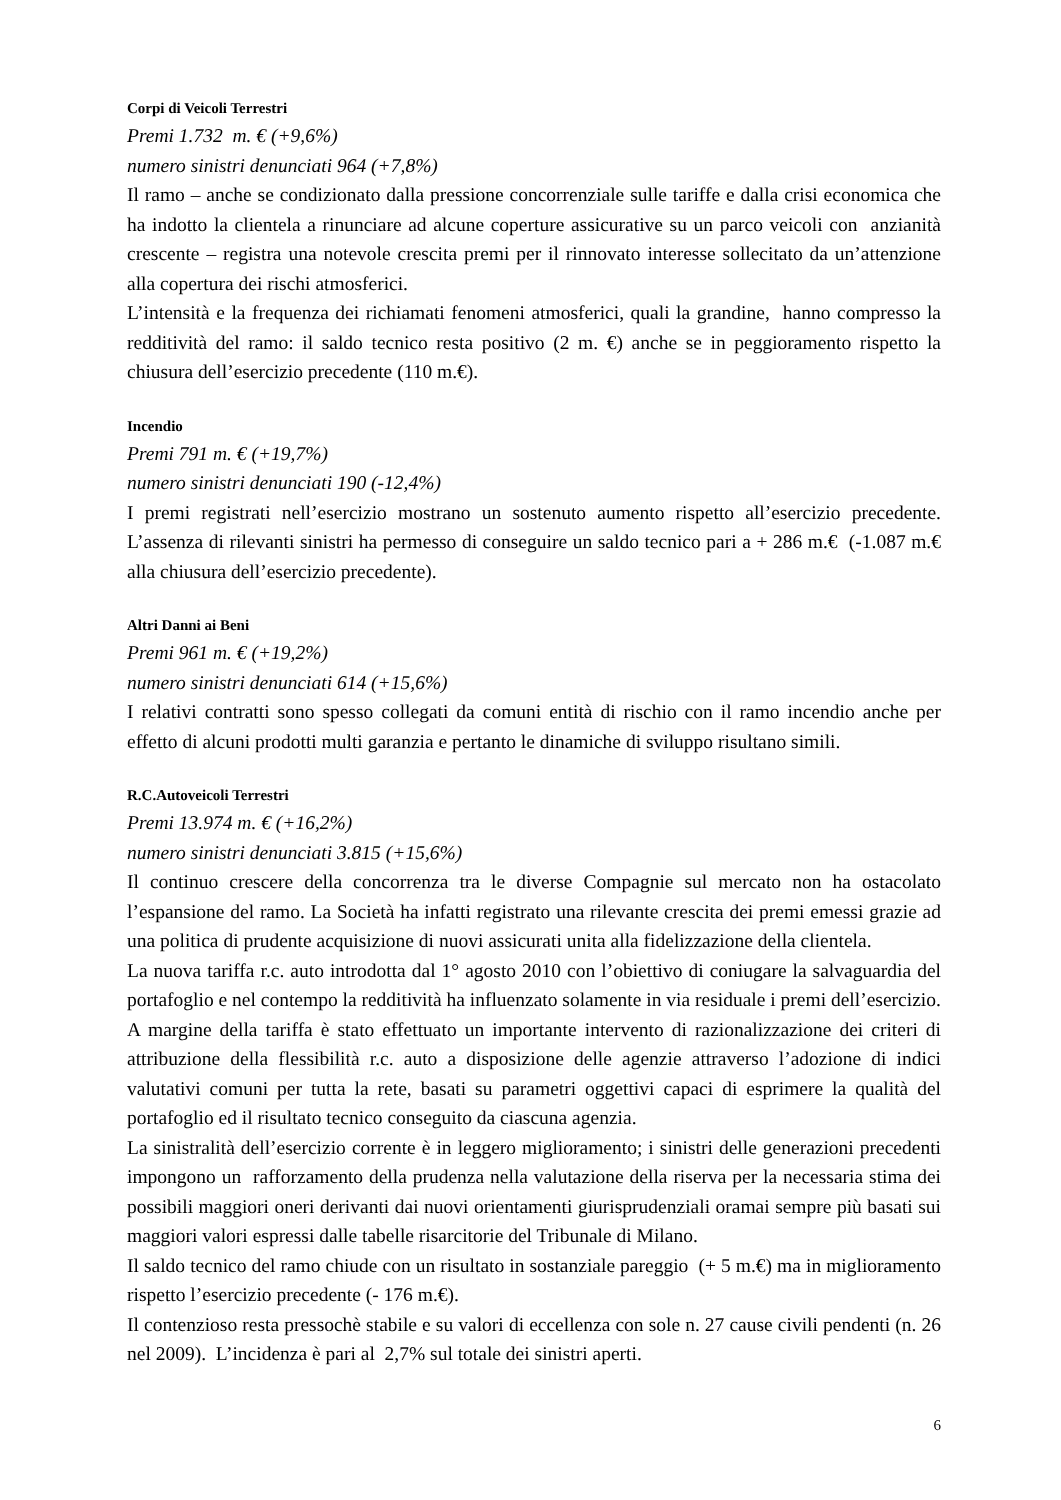Corpi di Veicoli Terrestri
Premi 1.732 m. € (+9,6%)
numero sinistri denunciati 964 (+7,8%)
Il ramo – anche se condizionato dalla pressione concorrenziale sulle tariffe e dalla crisi economica che ha indotto la clientela a rinunciare ad alcune coperture assicurative su un parco veicoli con anzianità crescente – registra una notevole crescita premi per il rinnovato interesse sollecitato da un’attenzione alla copertura dei rischi atmosferici.
L’intensità e la frequenza dei richiamati fenomeni atmosferici, quali la grandine, hanno compresso la redditività del ramo: il saldo tecnico resta positivo (2 m. €) anche se in peggioramento rispetto la chiusura dell’esercizio precedente (110 m.€).
Incendio
Premi 791 m. € (+19,7%)
numero sinistri denunciati 190 (-12,4%)
I premi registrati nell’esercizio mostrano un sostenuto aumento rispetto all’esercizio precedente. L’assenza di rilevanti sinistri ha permesso di conseguire un saldo tecnico pari a + 286 m.€ (-1.087 m.€ alla chiusura dell’esercizio precedente).
Altri Danni ai Beni
Premi 961 m. € (+19,2%)
numero sinistri denunciati 614 (+15,6%)
I relativi contratti sono spesso collegati da comuni entità di rischio con il ramo incendio anche per effetto di alcuni prodotti multi garanzia e pertanto le dinamiche di sviluppo risultano simili.
R.C.Autoveicoli Terrestri
Premi 13.974 m. € (+16,2%)
numero sinistri denunciati 3.815 (+15,6%)
Il continuo crescere della concorrenza tra le diverse Compagnie sul mercato non ha ostacolato l’espansione del ramo. La Società ha infatti registrato una rilevante crescita dei premi emessi grazie ad una politica di prudente acquisizione di nuovi assicurati unita alla fidelizzazione della clientela.
La nuova tariffa r.c. auto introdotta dal 1° agosto 2010 con l’obiettivo di coniugare la salvaguardia del portafoglio e nel contempo la redditività ha influenzato solamente in via residuale i premi dell’esercizio.
A margine della tariffa è stato effettuato un importante intervento di razionalizzazione dei criteri di attribuzione della flessibilità r.c. auto a disposizione delle agenzie attraverso l’adozione di indici valutativi comuni per tutta la rete, basati su parametri oggettivi capaci di esprimere la qualità del portafoglio ed il risultato tecnico conseguito da ciascuna agenzia.
La sinistralità dell’esercizio corrente è in leggero miglioramento; i sinistri delle generazioni precedenti impongono un rafforzamento della prudenza nella valutazione della riserva per la necessaria stima dei possibili maggiori oneri derivanti dai nuovi orientamenti giurisprudenziali oramai sempre più basati sui maggiori valori espressi dalle tabelle risarcitorie del Tribunale di Milano.
Il saldo tecnico del ramo chiude con un risultato in sostanziale pareggio (+ 5 m.€) ma in miglioramento rispetto l’esercizio precedente (- 176 m.€).
Il contenzioso resta pressochè stabile e su valori di eccellenza con sole n. 27 cause civili pendenti (n. 26 nel 2009). L’incidenza è pari al 2,7% sul totale dei sinistri aperti.
6